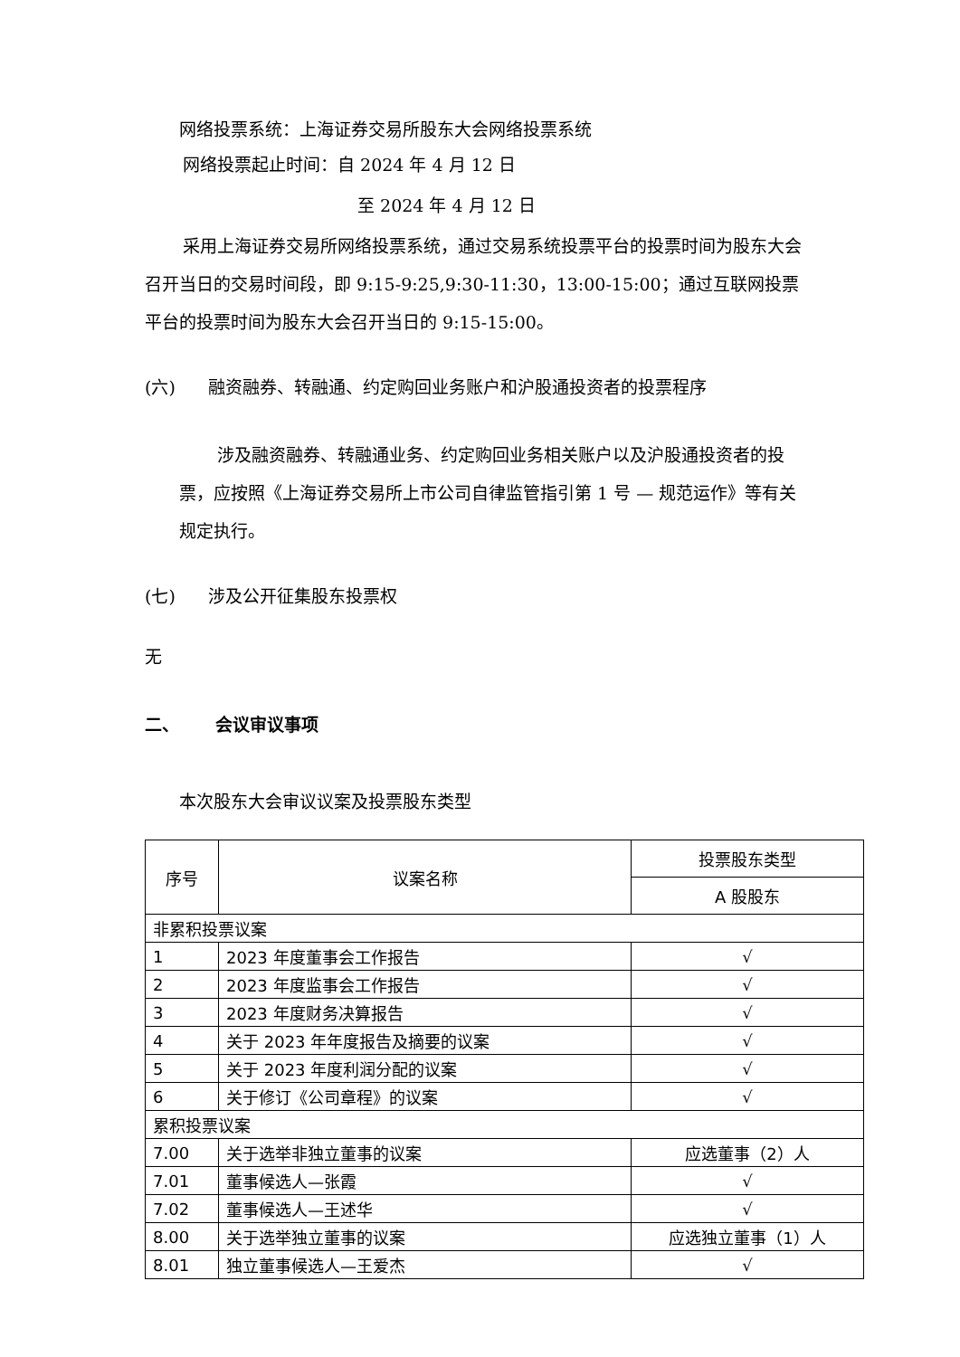网络投票系统：上海证券交易所股东大会网络投票系统
网络投票起止时间：自 2024 年 4 月 12 日
至 2024 年 4 月 12 日
采用上海证券交易所网络投票系统，通过交易系统投票平台的投票时间为股东大会召开当日的交易时间段，即 9:15-9:25,9:30-11:30，13:00-15:00；通过互联网投票平台的投票时间为股东大会召开当日的 9:15-15:00。
(六) 融资融券、转融通、约定购回业务账户和沪股通投资者的投票程序
涉及融资融券、转融通业务、约定购回业务相关账户以及沪股通投资者的投票，应按照《上海证券交易所上市公司自律监管指引第 1 号 — 规范运作》等有关规定执行。
(七) 涉及公开征集股东投票权
无
二、 会议审议事项
本次股东大会审议议案及投票股东类型
| 序号 | 议案名称 | 投票股东类型 |
| --- | --- | --- |
| | | A 股股东 |
| 非累积投票议案 | | |
| 1 | 2023 年度董事会工作报告 | √ |
| 2 | 2023 年度监事会工作报告 | √ |
| 3 | 2023 年度财务决算报告 | √ |
| 4 | 关于 2023 年年度报告及摘要的议案 | √ |
| 5 | 关于 2023 年度利润分配的议案 | √ |
| 6 | 关于修订《公司章程》的议案 | √ |
| 累积投票议案 | | |
| 7.00 | 关于选举非独立董事的议案 | 应选董事（2）人 |
| 7.01 | 董事候选人—张霞 | √ |
| 7.02 | 董事候选人—王述华 | √ |
| 8.00 | 关于选举独立董事的议案 | 应选独立董事（1）人 |
| 8.01 | 独立董事候选人—王爱杰 | √ |